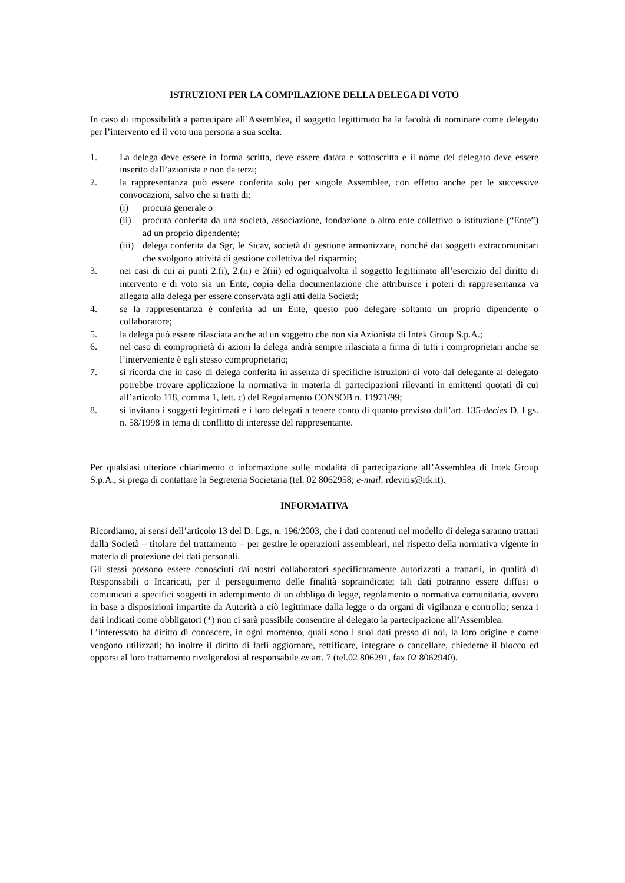ISTRUZIONI PER LA COMPILAZIONE DELLA DELEGA DI VOTO
In caso di impossibilità a partecipare all’Assemblea, il soggetto legittimato ha la facoltà di nominare come delegato per l’intervento ed il voto una persona a sua scelta.
1. La delega deve essere in forma scritta, deve essere datata e sottoscritta e il nome del delegato deve essere inserito dall’azionista e non da terzi;
2. la rappresentanza può essere conferita solo per singole Assemblee, con effetto anche per le successive convocazioni, salvo che si tratti di:
(i) procura generale o
(ii) procura conferita da una società, associazione, fondazione o altro ente collettivo o istituzione (“Ente”) ad un proprio dipendente;
(iii) delega conferita da Sgr, le Sicav, società di gestione armonizzate, nonché dai soggetti extracomunitari che svolgono attività di gestione collettiva del risparmio;
3. nei casi di cui ai punti 2.(i), 2.(ii) e 2(iii) ed ogniqualvolta il soggetto legittimato all’esercizio del diritto di intervento e di voto sia un Ente, copia della documentazione che attribuisce i poteri di rappresentanza va allegata alla delega per essere conservata agli atti della Società;
4. se la rappresentanza è conferita ad un Ente, questo può delegare soltanto un proprio dipendente o collaboratore;
5. la delega può essere rilasciata anche ad un soggetto che non sia Azionista di Intek Group S.p.A.;
6. nel caso di comproprietà di azioni la delega andrà sempre rilasciata a firma di tutti i comproprietari anche se l’interveniente è egli stesso comproprietario;
7. si ricorda che in caso di delega conferita in assenza di specifiche istruzioni di voto dal delegante al delegato potrebbe trovare applicazione la normativa in materia di partecipazioni rilevanti in emittenti quotati di cui all’articolo 118, comma 1, lett. c) del Regolamento CONSOB n. 11971/99;
8. si invitano i soggetti legittimati e i loro delegati a tenere conto di quanto previsto dall’art. 135-decies D. Lgs. n. 58/1998 in tema di conflitto di interesse del rappresentante.
Per qualsiasi ulteriore chiarimento o informazione sulle modalità di partecipazione all’Assemblea di Intek Group S.p.A., si prega di contattare la Segreteria Societaria (tel. 02 8062958; e-mail: rdevitis@itk.it).
INFORMATIVA
Ricordiamo, ai sensi dell’articolo 13 del D. Lgs. n. 196/2003, che i dati contenuti nel modello di delega saranno trattati dalla Società – titolare del trattamento – per gestire le operazioni assembleari, nel rispetto della normativa vigente in materia di protezione dei dati personali.
Gli stessi possono essere conosciuti dai nostri collaboratori specificatamente autorizzati a trattarli, in qualità di Responsabili o Incaricati, per il perseguimento delle finalità sopraindicate; tali dati potranno essere diffusi o comunicati a specifici soggetti in adempimento di un obbligo di legge, regolamento o normativa comunitaria, ovvero in base a disposizioni impartite da Autorità a ciò legittimate dalla legge o da organi di vigilanza e controllo; senza i dati indicati come obbligatori (*) non ci sarà possibile consentire al delegato la partecipazione all’Assemblea.
L’interessato ha diritto di conoscere, in ogni momento, quali sono i suoi dati presso di noi, la loro origine e come vengono utilizzati; ha inoltre il diritto di farli aggiornare, rettificare, integrare o cancellare, chiederne il blocco ed opporsi al loro trattamento rivolgendosi al responsabile ex art. 7 (tel.02 806291, fax 02 8062940).